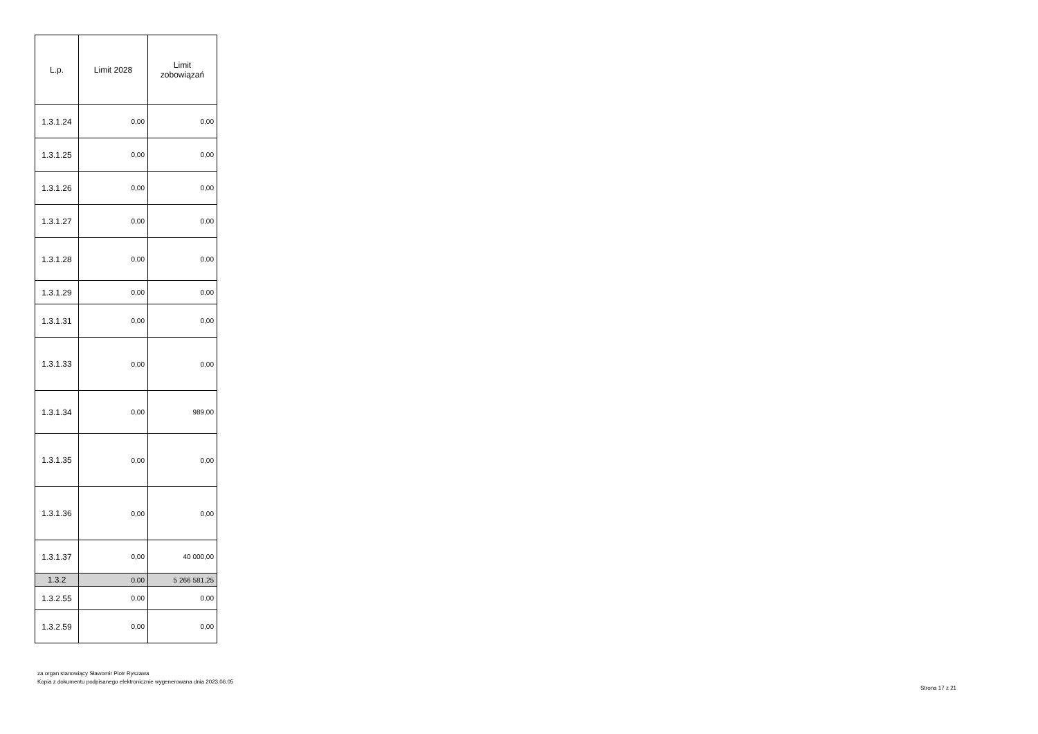| L.p. | Limit 2028 | Limit zobowiązań |
| --- | --- | --- |
| 1.3.1.24 | 0,00 | 0,00 |
| 1.3.1.25 | 0,00 | 0,00 |
| 1.3.1.26 | 0,00 | 0,00 |
| 1.3.1.27 | 0,00 | 0,00 |
| 1.3.1.28 | 0,00 | 0,00 |
| 1.3.1.29 | 0,00 | 0,00 |
| 1.3.1.31 | 0,00 | 0,00 |
| 1.3.1.33 | 0,00 | 0,00 |
| 1.3.1.34 | 0,00 | 989,00 |
| 1.3.1.35 | 0,00 | 0,00 |
| 1.3.1.36 | 0,00 | 0,00 |
| 1.3.1.37 | 0,00 | 40 000,00 |
| 1.3.2 | 0,00 | 5 266 581,25 |
| 1.3.2.55 | 0,00 | 0,00 |
| 1.3.2.59 | 0,00 | 0,00 |
za organ stanowiący Sławomir Piotr Ryszawa
Kopia z dokumentu podpisanego elektronicznie wygenerowana dnia 2023.06.05
Strona 17 z 21